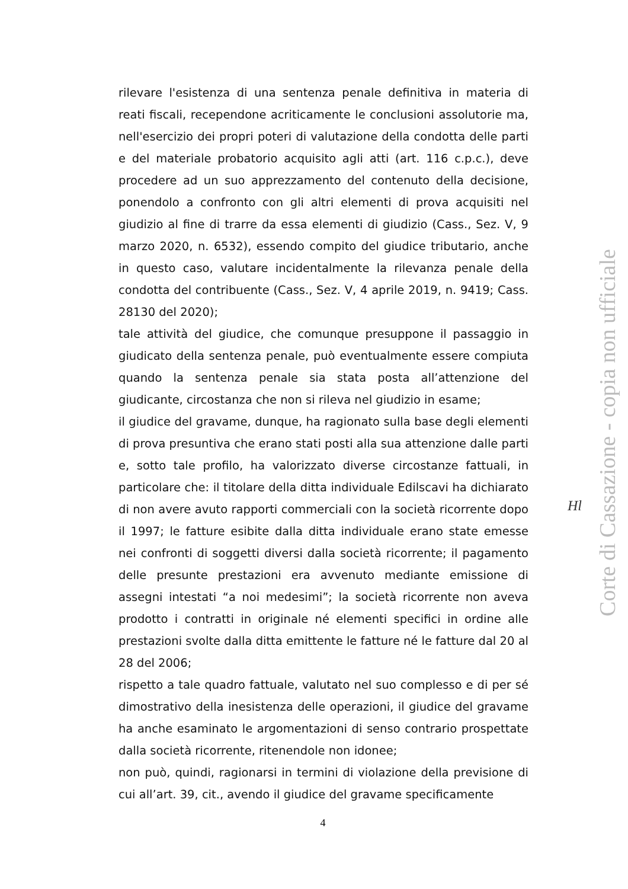rilevare l'esistenza di una sentenza penale definitiva in materia di reati fiscali, recependone acriticamente le conclusioni assolutorie ma, nell'esercizio dei propri poteri di valutazione della condotta delle parti e del materiale probatorio acquisito agli atti (art. 116 c.p.c.), deve procedere ad un suo apprezzamento del contenuto della decisione, ponendolo a confronto con gli altri elementi di prova acquisiti nel giudizio al fine di trarre da essa elementi di giudizio (Cass., Sez. V, 9 marzo 2020, n. 6532), essendo compito del giudice tributario, anche in questo caso, valutare incidentalmente la rilevanza penale della condotta del contribuente (Cass., Sez. V, 4 aprile 2019, n. 9419; Cass. 28130 del 2020);
tale attività del giudice, che comunque presuppone il passaggio in giudicato della sentenza penale, può eventualmente essere compiuta quando la sentenza penale sia stata posta all’attenzione del giudicante, circostanza che non si rileva nel giudizio in esame;
il giudice del gravame, dunque, ha ragionato sulla base degli elementi di prova presuntiva che erano stati posti alla sua attenzione dalle parti e, sotto tale profilo, ha valorizzato diverse circostanze fattuali, in particolare che: il titolare della ditta individuale Edilscavi ha dichiarato di non avere avuto rapporti commerciali con la società ricorrente dopo il 1997; le fatture esibite dalla ditta individuale erano state emesse nei confronti di soggetti diversi dalla società ricorrente; il pagamento delle presunte prestazioni era avvenuto mediante emissione di assegni intestati “a noi medesimi”; la società ricorrente non aveva prodotto i contratti in originale né elementi specifici in ordine alle prestazioni svolte dalla ditta emittente le fatture né le fatture dal 20 al 28 del 2006;
rispetto a tale quadro fattuale, valutato nel suo complesso e di per sé dimostrativo della inesistenza delle operazioni, il giudice del gravame ha anche esaminato le argomentazioni di senso contrario prospettate dalla società ricorrente, ritenendole non idonee;
non può, quindi, ragionarsi in termini di violazione della previsione di cui all’art. 39, cit., avendo il giudice del gravame specificamente
Hl
Corte di Cassazione - copia non ufficiale
4